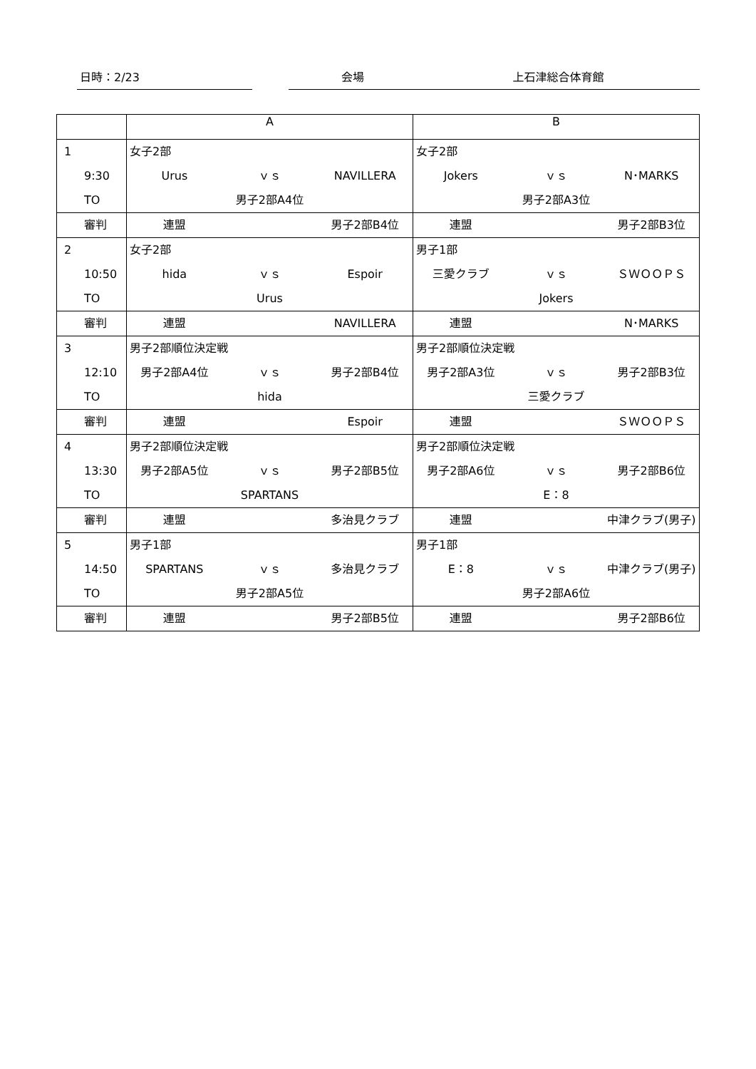日時：2/23 会場 上石津総合体育館
| | A | B |
| --- | --- | --- |
| 1 9:30 TO | 女子2部 Urus ｖｓ NAVILLERA 男子2部A4位 | 女子2部 Jokers ｖｓ N･MARKS 男子2部A3位 |
| 審判 | 連盟 男子2部B4位 | 連盟 男子2部B3位 |
| 2 10:50 TO | 女子2部 hida ｖｓ Espoir Urus | 男子1部 三愛クラブ ｖｓ ＳＷＯＯＰＳ Jokers |
| 審判 | 連盟 NAVILLERA | 連盟 N･MARKS |
| 3 12:10 TO | 男子2部順位決定戦 男子2部A4位 ｖｓ 男子2部B4位 hida | 男子2部順位決定戦 男子2部A3位 ｖｓ 男子2部B3位 三愛クラブ |
| 審判 | 連盟 Espoir | 連盟 ＳＷＯＯＰＳ |
| 4 13:30 TO | 男子2部順位決定戦 男子2部A5位 ｖｓ 男子2部B5位 SPARTANS | 男子2部順位決定戦 男子2部A6位 ｖｓ 男子2部B6位 E：8 |
| 審判 | 連盟 多治見クラブ | 連盟 中津クラブ(男子) |
| 5 14:50 TO | 男子1部 SPARTANS ｖｓ 多治見クラブ 男子2部A5位 | 男子1部 E：8 ｖｓ 中津クラブ(男子) 男子2部A6位 |
| 審判 | 連盟 男子2部B5位 | 連盟 男子2部B6位 |